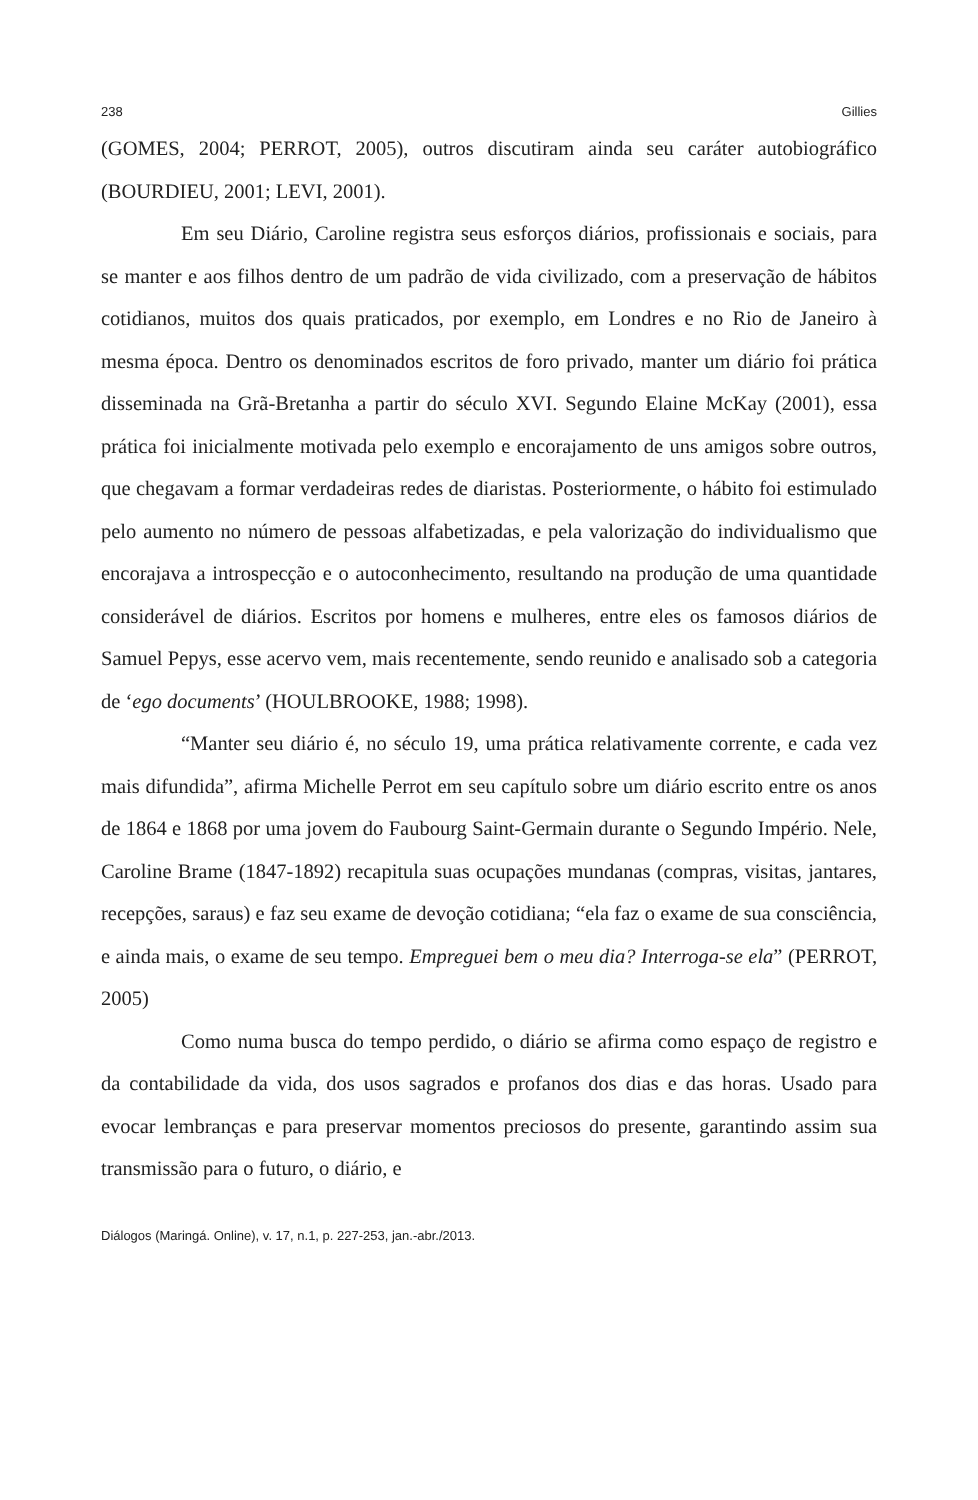238 Gillies
(GOMES, 2004; PERROT, 2005), outros discutiram ainda seu caráter autobiográfico (BOURDIEU, 2001; LEVI, 2001).
Em seu Diário, Caroline registra seus esforços diários, profissionais e sociais, para se manter e aos filhos dentro de um padrão de vida civilizado, com a preservação de hábitos cotidianos, muitos dos quais praticados, por exemplo, em Londres e no Rio de Janeiro à mesma época. Dentro os denominados escritos de foro privado, manter um diário foi prática disseminada na Grã-Bretanha a partir do século XVI. Segundo Elaine McKay (2001), essa prática foi inicialmente motivada pelo exemplo e encorajamento de uns amigos sobre outros, que chegavam a formar verdadeiras redes de diaristas. Posteriormente, o hábito foi estimulado pelo aumento no número de pessoas alfabetizadas, e pela valorização do individualismo que encorajava a introspecção e o autoconhecimento, resultando na produção de uma quantidade considerável de diários. Escritos por homens e mulheres, entre eles os famosos diários de Samuel Pepys, esse acervo vem, mais recentemente, sendo reunido e analisado sob a categoria de ‘ego documents’ (HOULBROOKE, 1988; 1998).
“Manter seu diário é, no século 19, uma prática relativamente corrente, e cada vez mais difundida”, afirma Michelle Perrot em seu capítulo sobre um diário escrito entre os anos de 1864 e 1868 por uma jovem do Faubourg Saint-Germain durante o Segundo Império. Nele, Caroline Brame (1847-1892) recapitula suas ocupações mundanas (compras, visitas, jantares, recepções, saraus) e faz seu exame de devoção cotidiana; “ela faz o exame de sua consciência, e ainda mais, o exame de seu tempo. Empreguei bem o meu dia? Interroga-se ela” (PERROT, 2005)
Como numa busca do tempo perdido, o diário se afirma como espaço de registro e da contabilidade da vida, dos usos sagrados e profanos dos dias e das horas. Usado para evocar lembranças e para preservar momentos preciosos do presente, garantindo assim sua transmissão para o futuro, o diário, e
Diálogos (Maringá. Online), v. 17, n.1, p. 227-253, jan.-abr./2013.